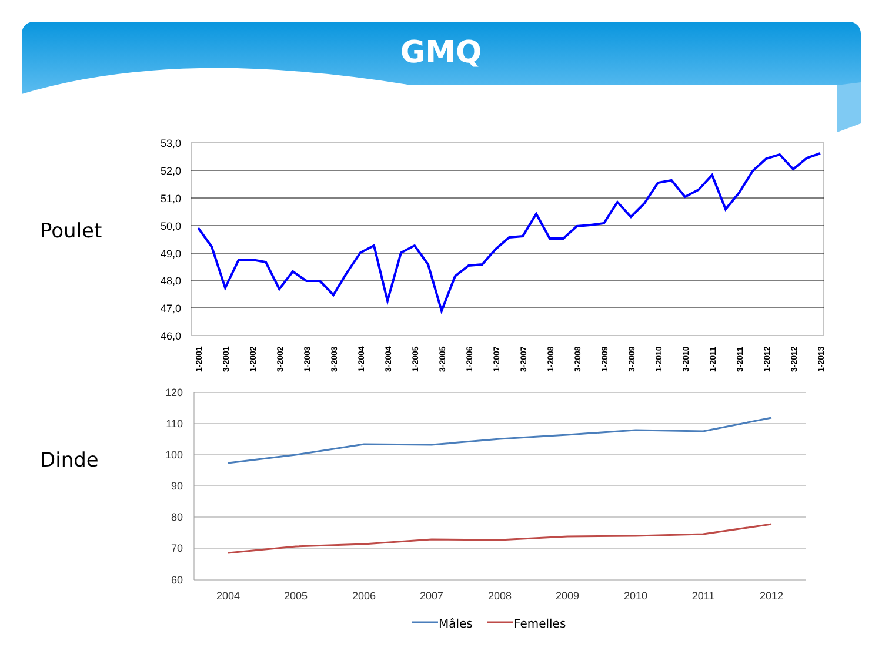GMQ
Poulet
Dinde
53,0
52,0
51,0
50,0
49,0
48,0
47,0
46,0
1-2001
3-2001
1-2002
3-2002
1-2003
3-2003
1-2004
3-2004
1-2005
3-2005
1-2006
1-2007
3-2007
1-2008
3-2008
1-2009
3-2009
1-2010
3-2010
1-2011
3-2011
1-2012
3-2012
1-2013
120
110
100
90
80
70
60
2004
2005
2006
2007
2008
2009
2010
2011
2012
Mâles
Femelles